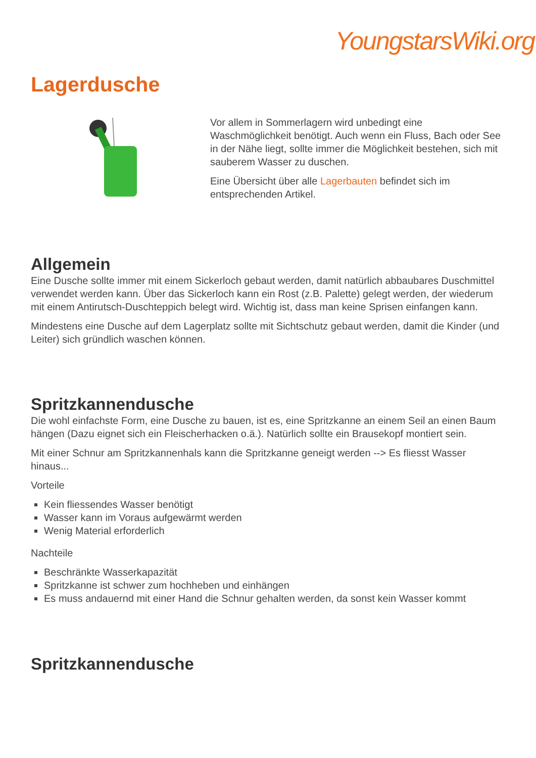YoungstarsWiki.org
Lagerdusche
Vor allem in Sommerlagern wird unbedingt eine Waschmöglichkeit benötigt. Auch wenn ein Fluss, Bach oder See in der Nähe liegt, sollte immer die Möglichkeit bestehen, sich mit sauberem Wasser zu duschen.
Eine Übersicht über alle Lagerbauten befindet sich im entsprechenden Artikel.
Allgemein
Eine Dusche sollte immer mit einem Sickerloch gebaut werden, damit natürlich abbaubares Duschmittel verwendet werden kann. Über das Sickerloch kann ein Rost (z.B. Palette) gelegt werden, der wiederum mit einem Antirutsch-Duschteppich belegt wird. Wichtig ist, dass man keine Sprisen einfangen kann.
Mindestens eine Dusche auf dem Lagerplatz sollte mit Sichtschutz gebaut werden, damit die Kinder (und Leiter) sich gründlich waschen können.
Spritzkannendusche
Die wohl einfachste Form, eine Dusche zu bauen, ist es, eine Spritzkanne an einem Seil an einen Baum hängen (Dazu eignet sich ein Fleischerhacken o.ä.). Natürlich sollte ein Brausekopf montiert sein.
Mit einer Schnur am Spritzkannenhals kann die Spritzkanne geneigt werden --> Es fliesst Wasser hinaus...
Vorteile
Kein fliessendes Wasser benötigt
Wasser kann im Voraus aufgewärmt werden
Wenig Material erforderlich
Nachteile
Beschränkte Wasserkapazität
Spritzkanne ist schwer zum hochheben und einhängen
Es muss andauernd mit einer Hand die Schnur gehalten werden, da sonst kein Wasser kommt
Spritzkannendusche